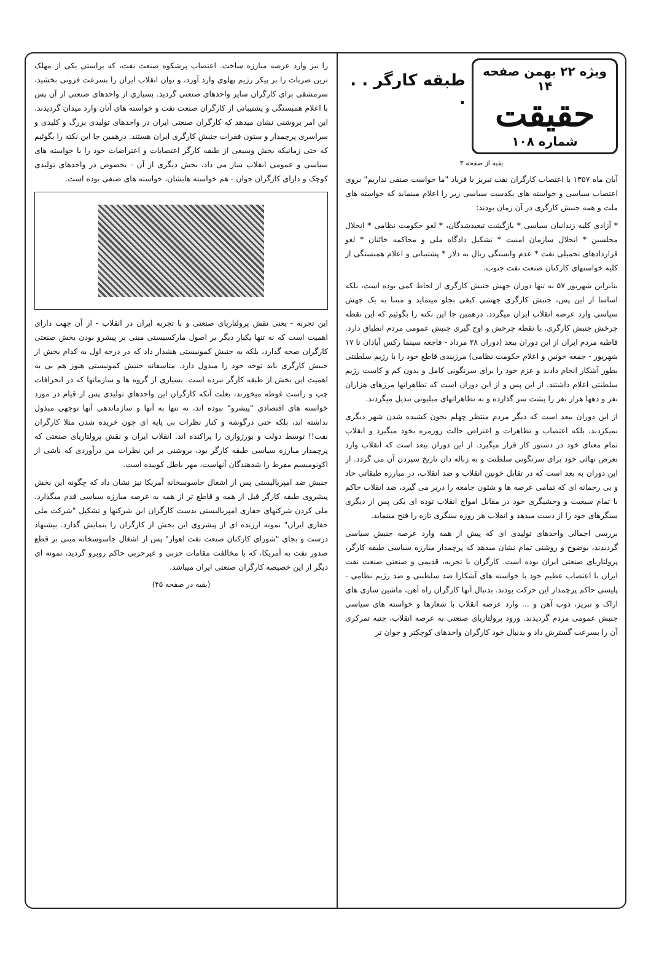ویژه ۲۲ بهمن صفحه ۱۴
حقیقت
شماره ۱۰۸
طبقه کارگر . . .
بقیه از صفحه ۳
آبان ماه ۱۳۵۷ با اعتصاب کارگران نفت تبریز با فریاد "ما خواست صنفی نداریم" بروی اعتصاب سیاسی و خواسته های یکدست سیاسی زیر را اعلام مینماید که خواسته های ملت و همه جنبش کارگری در آن زمان بودند:
* آزادی کلیه زندانیان سیاسی * بازگشت تبعیدشدگان، * لغو حکومت نظامی * انحلال مجلسین * انحلال سازمان امنیت * تشکیل دادگاه ملی و محاکمه خائنان * لغو قراردادهای تحمیلی نفت * عدم وابستگی ریال به دلار * پشتیبانی و اعلام همبستگی از کلیه خواستهای کارکنان صنعت نفت جنوب.
بنابراین شهریور ۵۷ نه تنها دوران جهش جنبش کارگری از لحاظ کمی بوده است، بلکه اساسا از این پس، جنبش کارگری جهشی کیفی بجلو مینماید و مبتنا به یک جهش سیاسی وارد عرصه انقلاب ایران میگردد. درهمین جا این نکته را بگوئیم که این نقطه چرخش جنبش کارگری، با نقطه چرخش و اوج گیری جنبش عمومی مردم انطباق دارد. قاطبه مردم ایران از این دوران ببعد (دوران ۲۸ مرداد - فاجعه سینما رکس آبادان تا ۱۷ شهریور - جمعه خونین و اعلام حکومت نظامی) مرزبندی قاطع خود را با رژیم سلطنتی بطور آشکار انجام دادند و عزم خود را برای سرنگونی کامل و بدون کم و کاست رژیم سلطنتی اعلام داشتند. از این پس و از این دوران است که تظاهراتها مرزهای هزاران نفر و دهها هزار نفر را پشت سر گذارده و به تظاهراتهای میلیونی تبدیل میگردند.
از این دوران ببعد است که دیگر مردم منتظر چهلم بخون کشیده شدن شهر دیگری نمیکردند، بلکه اعتصاب و تظاهرات و اعتراض حالت روزمره بخود میگیرد و انقلاب تمام معنای خود در دستور کار قرار میگیرد. از این دوران ببعد است که انقلاب وارد تعرض نهائی خود برای سرنگونی سلطنت و به زباله دان تاریخ سپردن آن می گردد. از این دوران به بعد است که در تقابل خونین انقلاب و ضد انقلاب، در مبارزه طبقاتی حاد و بی رحمانه ای که تمامی عرصه ها و شئون جامعه را دربر می گیرد، ضد انقلاب حاکم با تمام سبعیت و وحشیگری خود در مقابل امواج انقلاب توده ای یکی پس از دیگری سنگرهای خود را از دست میدهد و انقلاب هر روزه سنگری تازه را فتح مینماید.
بررسی اجمالی واحدهای تولیدی ای که پیش از همه وارد عرصه جنبش سیاسی گردیدند، بوضوح و روشنی تمام نشان میدهد که پرچمدار مبارزه سیاسی طبقه کارگر، پرولتاریای صنعتی ایران بوده است. کارگران با تجربه، قدیمی و صنعتی صنعت نفت ایران با اعتصاب عظیم خود با خواسته های آشکارا ضد سلطنتی و ضد رژیم نظامی - پلیسی حاکم پرچمدار این حرکت بودند. بدنبال آنها کارگران راه آهن، ماشین سازی های اراک و تبریز، ذوب آهن و ... وارد عرصه انقلاب با شعارها و خواسته های سیاسی جنبش عمومی مردم گردیدند. ورود پرولتاریای صنعتی به عرصه انقلاب، جنبه تمرکزی آن را بسرعت گسترش داد و بدنبال خود کارگران واحدهای کوچکتر و جوان تر
را نیز وارد عرصه مبارزه ساخت. اعتصاب پرشکوه صنعت نفت، که براستی یکی از مهلک ترین ضربات را بر پیکر رژیم پهلوی وارد آورد، و توان انقلاب ایران را بسرعت فزونی بخشید، سرمشقی برای کارگران سایر واحدهای صنعتی گردید. بسیاری از واحدهای صنعتی از آن پس با اعلام همبستگی و پشتیبانی از کارگران صنعت نفت و خواسته های آنان وارد میدان گردیدند. این امر بروشنی نشان میدهد که کارگران صنعتی ایران در واحدهای تولیدی بزرگ و کلیدی و سراسری پرچمدار و ستون فقرات جنبش کارگری ایران هستند. درهمین جا این نکته را بگوئیم که حتی زمانیکه بخش وسیعی از طبقه کارگر اعتصابات و اعتراضات خود را با خواسته های سیاسی و عمومی انقلاب ساز می داد، بخش دیگری از آن - بخصوص در واحدهای تولیدی کوچک و دارای کارگران جوان - هم خواسته هایشان، خواسته های صنفی بوده است.
این تجربه - یعنی نقش پرولتاریای صنعتی و با تجربه ایران در انقلاب - از آن جهت دارای اهمیت است که نه تنها یکبار دیگر بر اصول مارکسیستی مبنی بر پیشرو بودن بخش صنعتی کارگران صحه گذارد، بلکه به جنبش کمونیستی هشدار داد که در درجه اول به کدام بخش از جنبش کارگری باید توجه خود را مبذول دارد. متاسفانه جنبش کمونیستی هنوز هم بی به اهمیت این بخش از طبقه کارگر نبرده است. بسیاری از گروه ها و سازمانها که در انحرافات چپ و راست غوطه میخورند، بعلت آنکه کارگران این واحدهای تولیدی پس از قیام در مورد خواسته های اقتصادی "پیشرو" نبوده اند، نه تنها به آنها و سازماندهی آنها توجهی مبذول نداشته اند، بلکه حتی درگوشه و کنار نظرات بی پایه ای چون خریده شدن مثلا کارگران نفت!! توسط دولت و بورژوازی را پراکنده اند. انقلاب ایران و نقش پرولتاریای صنعتی که پرچمدار مبارزه سیاسی طبقه کارگر بود، بروشنی بر این نظرات من درآوردی که ناشی از اکونومیسم مفرط را شدهندگان آنهاست، مهر باطل کوبیده است.
جنبش ضد امپریالیستی پس از اشغال جاسوسخانه آمریکا نیز نشان داد که چگونه این بخش پیشروی طبقه کارگر قبل از همه و قاطع تر از همه به عرصه مبارزه سیاسی قدم میگذارد. ملی کردن شرکتهای حفاری امپریالیستی بدست کارگران این شرکتها و تشکیل "شرکت ملی حفاری ایران" نمونه ارزنده ای از پیشروی این بخش از کارگران را بنمایش گذارد. بیشنهاد درست و بجای "شورای کارکنان صنعت نفت اهواز" پس از اشغال جاسوسخانه مبنی بر قطع صدور نفت به آمریکا، که با مخالفت مقامات حزبی و غیرحزبی حاکم روبرو گردید، نمونه ای دیگر از این خصیصه کارگران صنعتی ایران میباشد.
(بقیه در صفحه ۴۵)